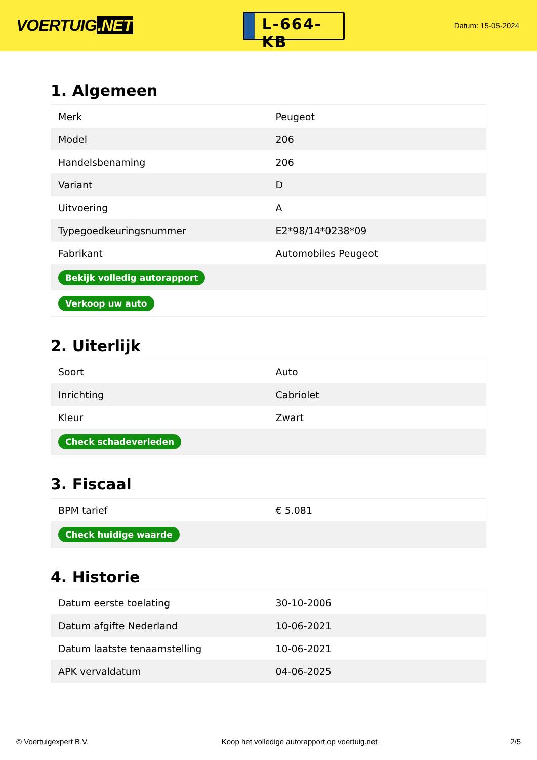VOERTUIG.NET
L-664-KB
Datum: 15-05-2024
1. Algemeen
| Merk | Peugeot |
| Model | 206 |
| Handelsbenaming | 206 |
| Variant | D |
| Uitvoering | A |
| Typegoedkeuringsnummer | E2*98/14*0238*09 |
| Fabrikant | Automobiles Peugeot |
| Bekijk volledig autorapport | |
| Verkoop uw auto | |
2. Uiterlijk
| Soort | Auto |
| Inrichting | Cabriolet |
| Kleur | Zwart |
| Check schadeverleden | |
3. Fiscaal
| BPM tarief | € 5.081 |
| Check huidige waarde | |
4. Historie
| Datum eerste toelating | 30-10-2006 |
| Datum afgifte Nederland | 10-06-2021 |
| Datum laatste tenaamstelling | 10-06-2021 |
| APK vervaldatum | 04-06-2025 |
© Voertuigexpert B.V. Koop het volledige autorapport op voertuig.net 2/5